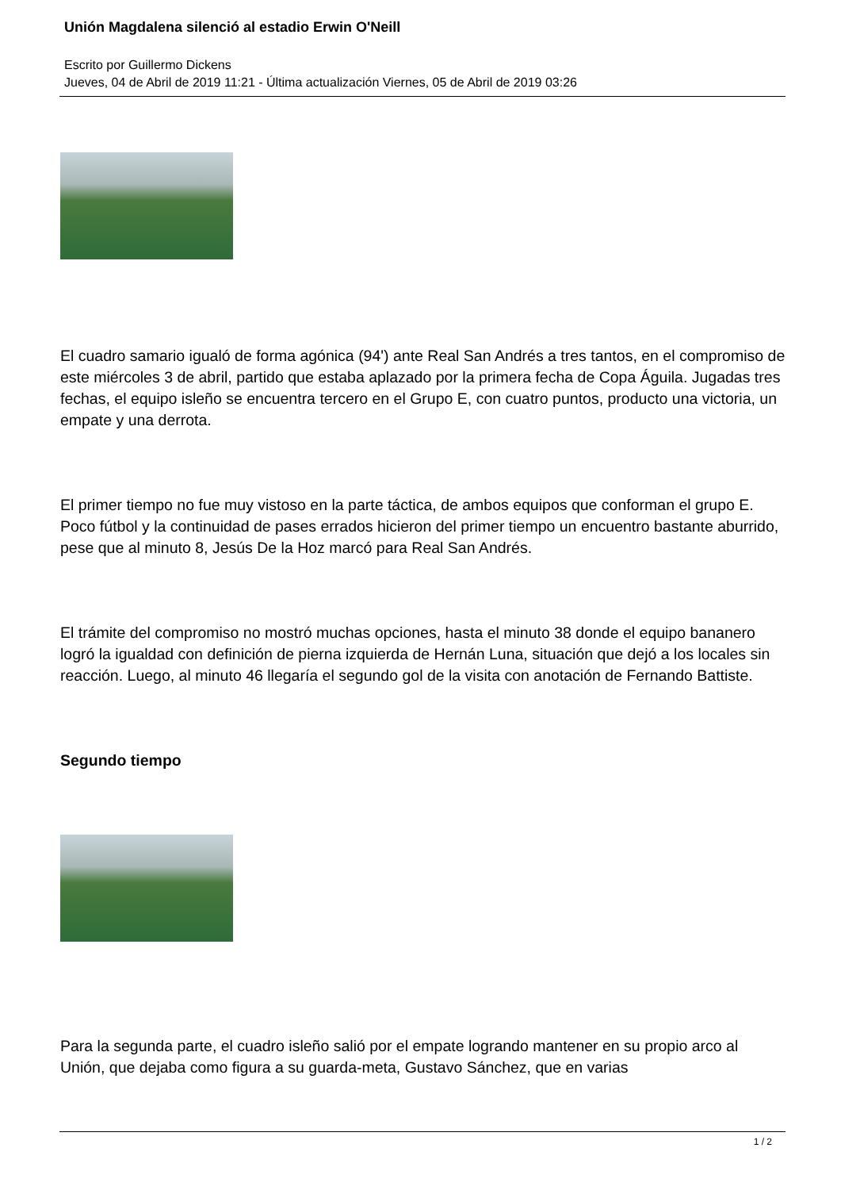Unión Magdalena silenció al estadio Erwin O'Neill
Escrito por Guillermo Dickens
Jueves, 04 de Abril de 2019 11:21 - Última actualización Viernes, 05 de Abril de 2019 03:26
El cuadro samario igualó de forma agónica (94') ante Real San Andrés a tres tantos, en el compromiso de este miércoles 3 de abril, partido que estaba aplazado por la primera fecha de Copa Águila. Jugadas tres fechas, el equipo isleño se encuentra tercero en el Grupo E, con cuatro puntos, producto una victoria, un empate y una derrota.
El primer tiempo no fue muy vistoso en la parte táctica, de ambos equipos que conforman el grupo E. Poco fútbol y la continuidad de pases errados hicieron del primer tiempo un encuentro bastante aburrido, pese que al minuto 8, Jesús De la Hoz marcó para Real San Andrés.
El trámite del compromiso no mostró muchas opciones, hasta el minuto 38 donde el equipo bananero logró la igualdad con definición de pierna izquierda de Hernán Luna, situación que dejó a los locales sin reacción. Luego, al minuto 46 llegaría el segundo gol de la visita con anotación de Fernando Battiste.
Segundo tiempo
Para la segunda parte, el cuadro isleño salió por el empate logrando mantener en su propio arco al Unión, que dejaba como figura a su guarda-meta, Gustavo Sánchez, que en varias
1 / 2